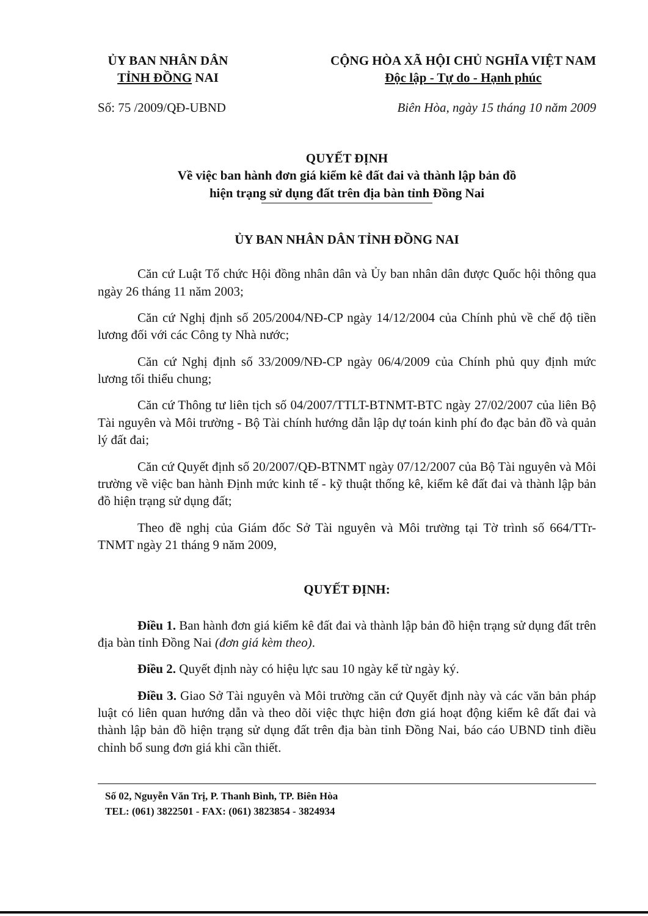ỦY BAN NHÂN DÂN
TỈNH ĐỒNG NAI
CỘNG HÒA XÃ HỘI CHỦ NGHĨA VIỆT NAM
Độc lập - Tự do - Hạnh phúc
Số: 75 /2009/QĐ-UBND Biên Hòa, ngày 15 tháng 10 năm 2009
QUYẾT ĐỊNH
Về việc ban hành đơn giá kiểm kê đất đai và thành lập bản đồ
hiện trạng sử dụng đất trên địa bàn tỉnh Đồng Nai
ỦY BAN NHÂN DÂN TỈNH ĐỒNG NAI
Căn cứ Luật Tổ chức Hội đồng nhân dân và Ủy ban nhân dân được Quốc hội thông qua ngày 26 tháng 11 năm 2003;
Căn cứ Nghị định số 205/2004/NĐ-CP ngày 14/12/2004 của Chính phủ về chế độ tiền lương đối với các Công ty Nhà nước;
Căn cứ Nghị định số 33/2009/NĐ-CP ngày 06/4/2009 của Chính phủ quy định mức lương tối thiểu chung;
Căn cứ Thông tư liên tịch số 04/2007/TTLT-BTNMT-BTC ngày 27/02/2007 của liên Bộ Tài nguyên và Môi trường - Bộ Tài chính hướng dẫn lập dự toán kinh phí đo đạc bản đồ và quản lý đất đai;
Căn cứ Quyết định số 20/2007/QĐ-BTNMT ngày 07/12/2007 của Bộ Tài nguyên và Môi trường về việc ban hành Định mức kinh tế - kỹ thuật thống kê, kiểm kê đất đai và thành lập bản đồ hiện trạng sử dụng đất;
Theo đề nghị của Giám đốc Sở Tài nguyên và Môi trường tại Tờ trình số 664/TTr-TNMT ngày 21 tháng 9 năm 2009,
QUYẾT ĐỊNH:
Điều 1. Ban hành đơn giá kiểm kê đất đai và thành lập bản đồ hiện trạng sử dụng đất trên địa bàn tỉnh Đồng Nai (đơn giá kèm theo).
Điều 2. Quyết định này có hiệu lực sau 10 ngày kể từ ngày ký.
Điều 3. Giao Sở Tài nguyên và Môi trường căn cứ Quyết định này và các văn bản pháp luật có liên quan hướng dẫn và theo dõi việc thực hiện đơn giá hoạt động kiểm kê đất đai và thành lập bản đồ hiện trạng sử dụng đất trên địa bàn tỉnh Đồng Nai, báo cáo UBND tỉnh điều chỉnh bổ sung đơn giá khi cần thiết.
Số 02, Nguyễn Văn Trị, P. Thanh Bình, TP. Biên Hòa
TEL: (061) 3822501 - FAX: (061) 3823854 - 3824934